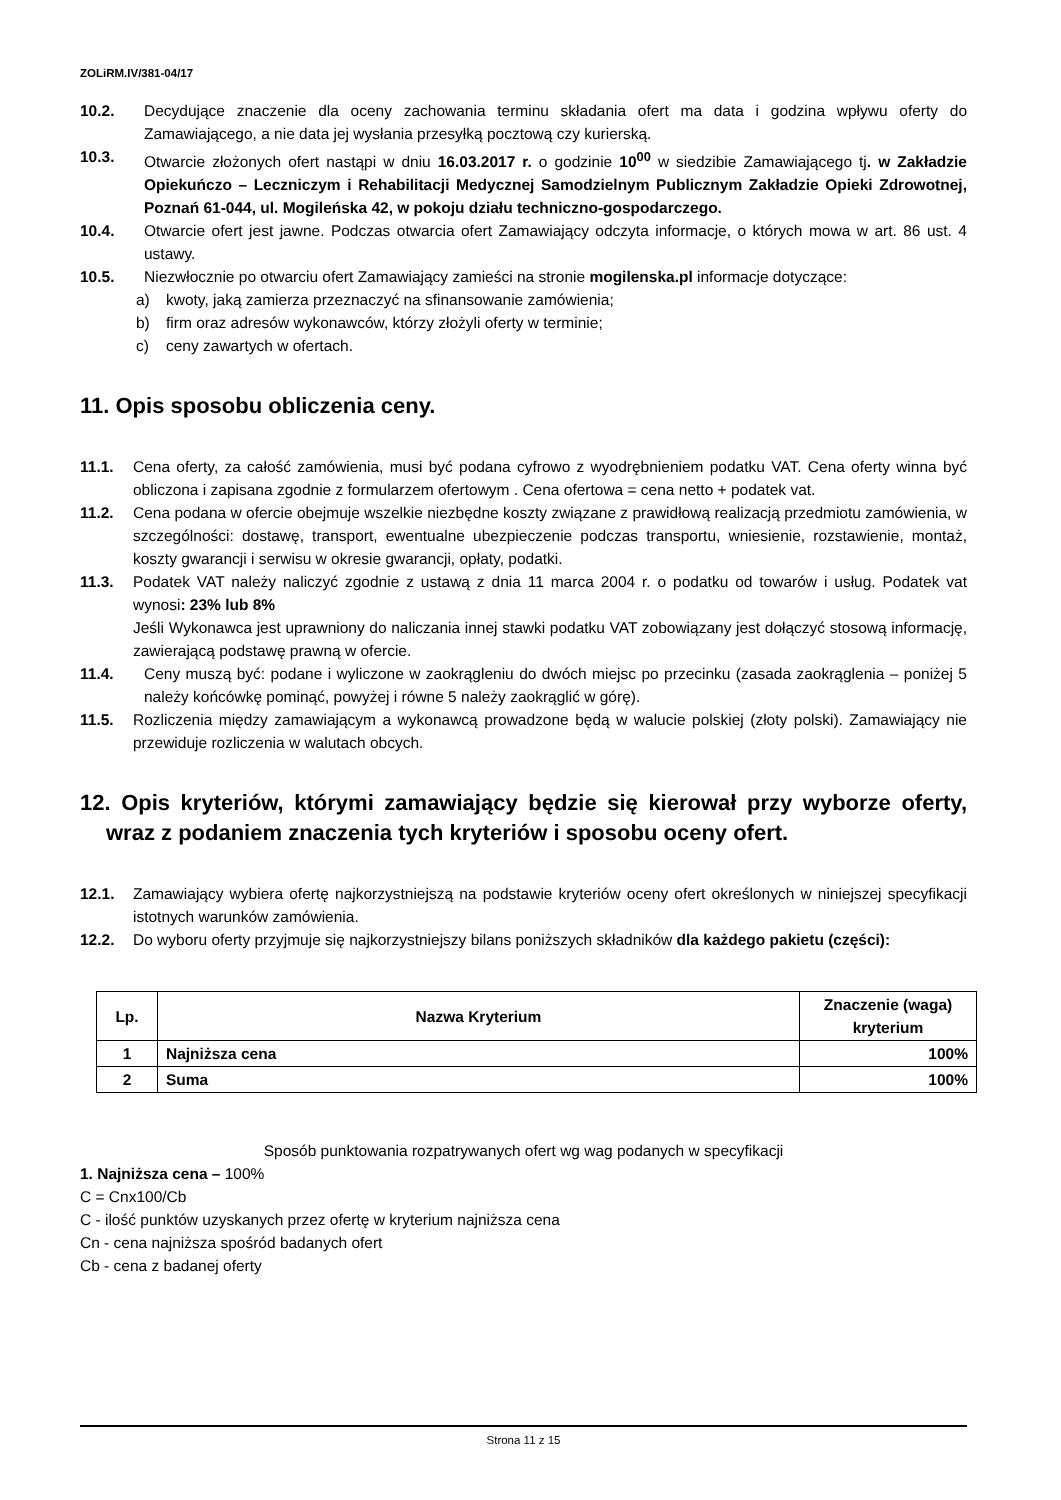ZOLiRM.IV/381-04/17
10.2. Decydujące znaczenie dla oceny zachowania terminu składania ofert ma data i godzina wpływu oferty do Zamawiającego, a nie data jej wysłania przesyłką pocztową czy kurierską.
10.3. Otwarcie złożonych ofert nastąpi w dniu 16.03.2017 r. o godzinie 10<sup>00</sup> w siedzibie Zamawiającego tj. w Zakładzie Opiekuńczo – Leczniczym i Rehabilitacji Medycznej Samodzielnym Publicznym Zakładzie Opieki Zdrowotnej, Poznań 61-044, ul. Mogileńska 42, w pokoju działu techniczno-gospodarczego.
10.4. Otwarcie ofert jest jawne. Podczas otwarcia ofert Zamawiający odczyta informacje, o których mowa w art. 86 ust. 4 ustawy.
10.5. Niezwłocznie po otwarciu ofert Zamawiający zamieści na stronie mogilenska.pl informacje dotyczące:
a) kwoty, jaką zamierza przeznaczyć na sfinansowanie zamówienia;
b) firm oraz adresów wykonawców, którzy złożyli oferty w terminie;
c) ceny zawartych w ofertach.
11. Opis sposobu obliczenia ceny.
11.1. Cena oferty, za całość zamówienia, musi być podana cyfrowo z wyodrębnieniem podatku VAT. Cena oferty winna być obliczona i zapisana zgodnie z formularzem ofertowym . Cena ofertowa = cena netto + podatek vat.
11.2. Cena podana w ofercie obejmuje wszelkie niezbędne koszty związane z prawidłową realizacją przedmiotu zamówienia, w szczególności: dostawę, transport, ewentualne ubezpieczenie podczas transportu, wniesienie, rozstawienie, montaż, koszty gwarancji i serwisu w okresie gwarancji, opłaty, podatki.
11.3. Podatek VAT należy naliczyć zgodnie z ustawą z dnia 11 marca 2004 r. o podatku od towarów i usług. Podatek vat wynosi: 23% lub 8%
Jeśli Wykonawca jest uprawniony do naliczania innej stawki podatku VAT zobowiązany jest dołączyć stosową informację, zawierającą podstawę prawną w ofercie.
11.4. Ceny muszą być: podane i wyliczone w zaokrągleniu do dwóch miejsc po przecinku (zasada zaokrąglenia – poniżej 5 należy końcówkę pominąć, powyżej i równe 5 należy zaokrąglić w górę).
11.5. Rozliczenia między zamawiającym a wykonawcą prowadzone będą w walucie polskiej (złoty polski). Zamawiający nie przewiduje rozliczenia w walutach obcych.
12. Opis kryteriów, którymi zamawiający będzie się kierował przy wyborze oferty, wraz z podaniem znaczenia tych kryteriów i sposobu oceny ofert.
12.1. Zamawiający wybiera ofertę najkorzystniejszą na podstawie kryteriów oceny ofert określonych w niniejszej specyfikacji istotnych warunków zamówienia.
12.2. Do wyboru oferty przyjmuje się najkorzystniejszy bilans poniższych składników dla każdego pakietu (części):
| Lp. | Nazwa Kryterium | Znaczenie (waga) kryterium |
| --- | --- | --- |
| 1 | Najniższa cena | 100% |
| 2 | Suma | 100% |
Sposób punktowania rozpatrywanych ofert wg wag podanych w specyfikacji
1. Najniższa cena – 100%
C = Cnx100/Cb
C - ilość punktów uzyskanych przez ofertę w kryterium najniższa cena
Cn - cena najniższa spośród badanych ofert
Cb - cena z badanej oferty
Strona 11 z 15